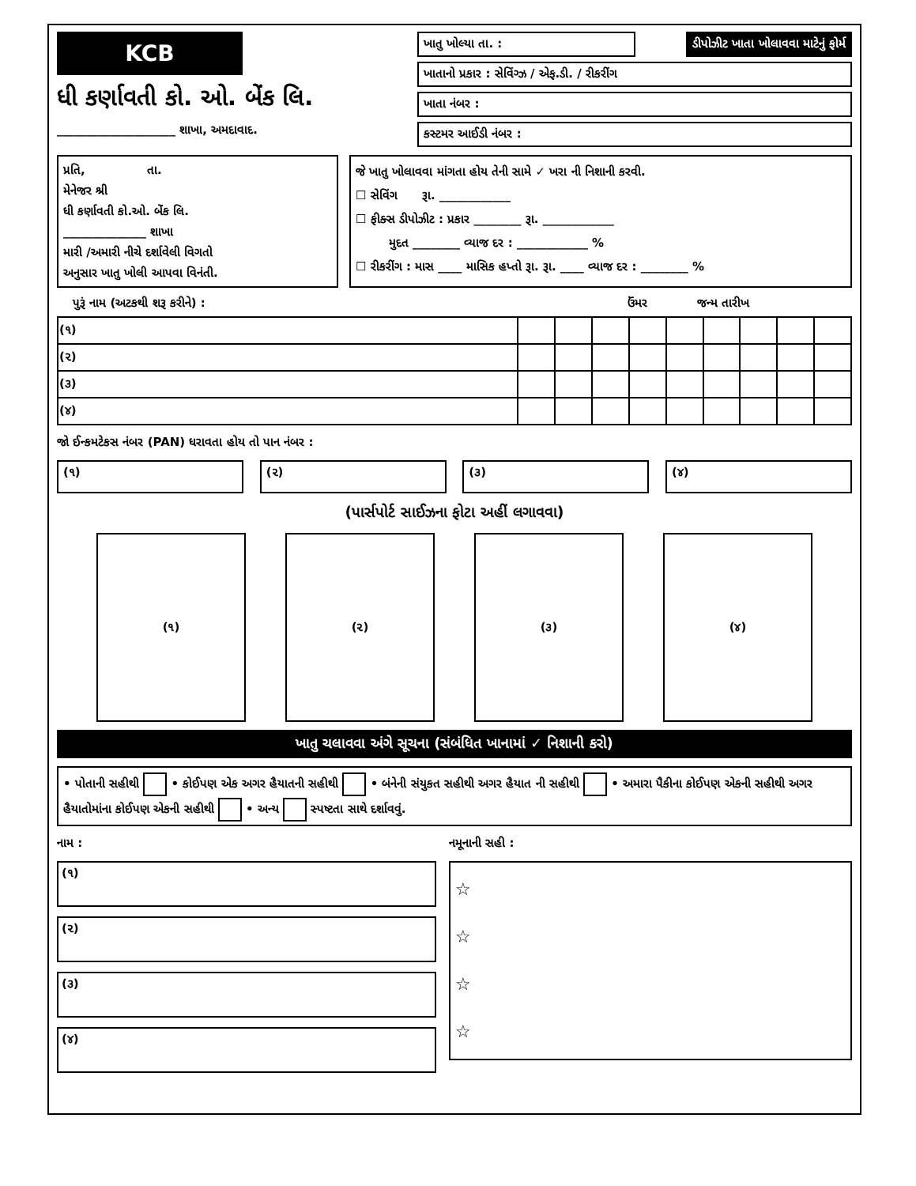KCB
ધી કર્ણાવતી કો. ઓ. બેંક લિ.
____________________ શાખા, અમદાવાદ.
ખાતુ ખોલ્યા તા. : ડીપોઝીટ ખાતા ખોલાવવા માટેનું ફોર્મ
ખાતાનો પ્રકાર : સેવિંગ્ઝ / એફ.ડી. / રીકરીંગ
ખાતા નંબર :
કસ્ટમર આઈડી નંબર :
પ્રતિ, તા.
મેનેજર શ્રી
ધી કર્ણાવતી કો.ઓ. બેંક લિ.
______________ શાખા
મારી /અમારી નીચે દર્શાવેલી વિગતો
અનુસાર ખાતુ ખોલી આપવા વિનંતી.
જે ખાતુ ખોલાવવા માંગતા હોય તેની સામે ✓ ખરા ની નિશાની કરવી.
☐ સેવિંગ રૂા. ____________
☐ ફીક્સ ડીપોઝીટ : પ્રકાર ________ રૂા. ____________
મુદત ________ વ્યાજ દર : ____________ %
☐ રીકરીંગ : માસ ____ માસિક હપ્તો રૂા. રૂા. ____ વ્યાજ દર : ________ %
પુરૂં નામ (અટકથી શરૂ કરીને) : ઉંમર જન્મ તારીખ
| (૧) | | | | | | | | | |
| (૨) | | | | | | | | | |
| (૩) | | | | | | | | | |
| (૪) | | | | | | | | | |
જો ઈન્કમટેકસ નંબર (PAN) ધરાવતા હોય તો પાન નંબર :
(૧) (૨) (૩) (૪)
(પાર્સપોર્ટ સાઈઝના ફોટા અહીં લગાવવા)
(૧) (૨) (૩) (૪)
ખાતુ ચલાવવા અંગે સૂચના (સંબંધિત ખાનામાં ✓ નિશાની કરો)
• પોતાની સહીથી • કોઈપણ એક અગર હૈયાતની સહીથી • બંનેની સંયુકત સહીથી અગર હૈયાત ની સહીથી • અમારા પૈકીના કોઈપણ એકની સહીથી અગર હૈયાતોમાંના કોઈપણ એકની સહીથી • અન્ય સ્પષ્ટતા સાથે દર્શાવવું.
નામ :
(૧)
(૨)
(૩)
(૪)
નમૂનાની સહી :
☆
☆
☆
☆